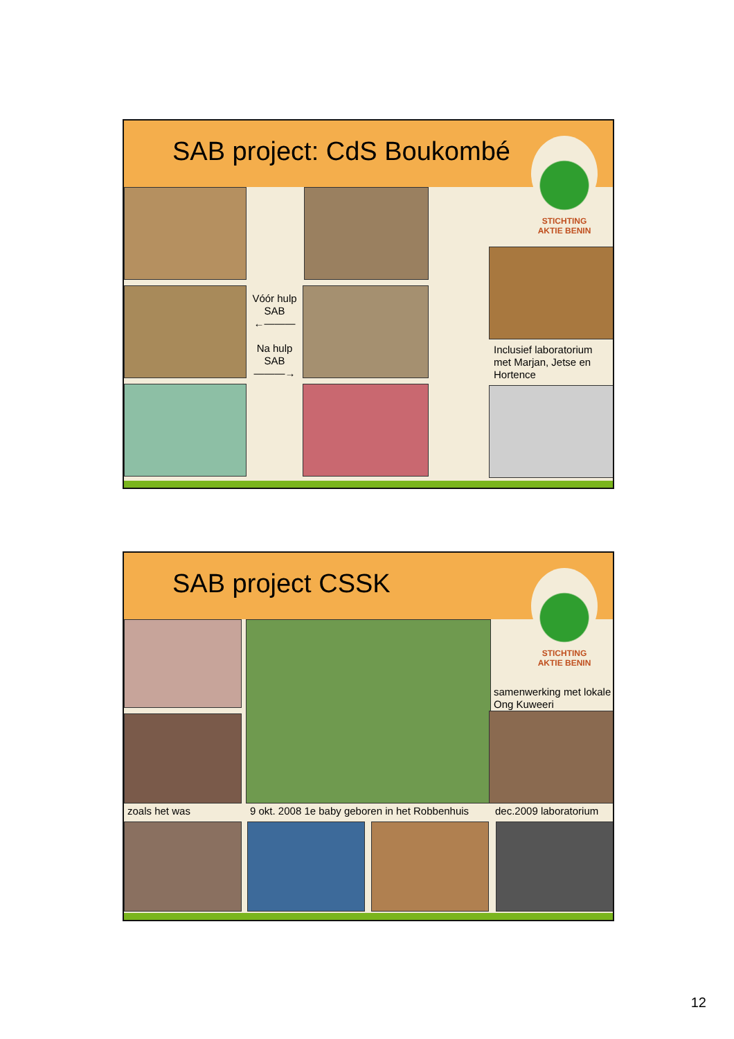SAB project: CdS Boukombé
STICHTING
AKTIE BENIN
Vóór hulp SAB
←———
Na hulp SAB
———→
Inclusief laboratorium met Marjan, Jetse en Hortence
SAB project CSSK
STICHTING
AKTIE BENIN
samenwerking met lokale Ong Kuweeri
zoals het was
9 okt. 2008 1e baby geboren in het Robbenhuis
dec.2009 laboratorium
12